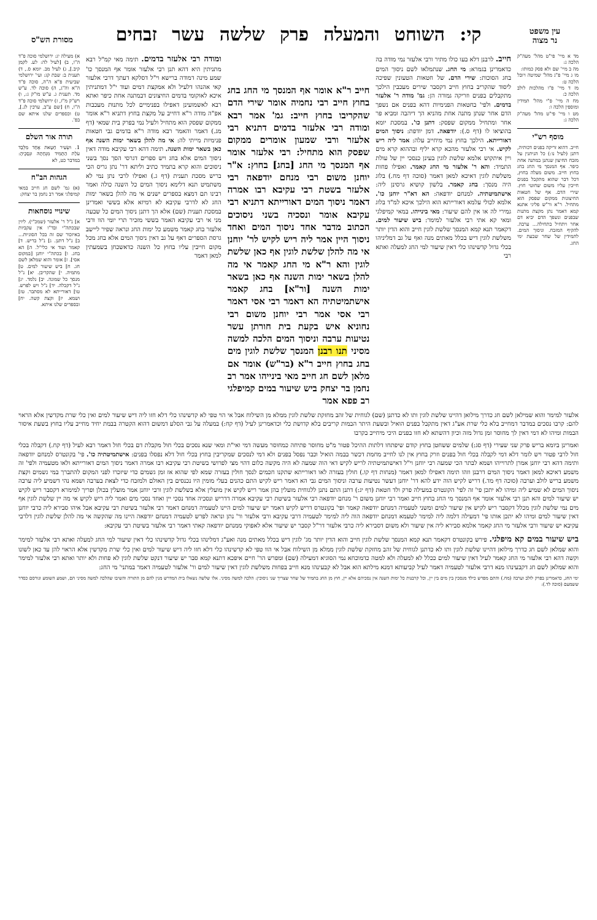עין משפט
נר מצוה
קי: השוחט והמעלה פרק שלשה עשר זבחים
מסורת הש"ס
מד א מיי' פי"ט מהל' מעה"ק הלכה ג:
מה ב מיי' שם ולא פסק כמותו:
מו ג מיי' פ"ג מהל' שמיטה ויובל הלכה ט:
מז ד מיי' פ"ו מהלכות לולב הלכה כ:
מח ה מיי' פ"י מהל' תמידין ומוספין הלכה ו:
מט ו מיי' פי"ט מהל' מעה"ק הלכה ג:
מוסף רש"י
חייב. דהוא זריקה בפנים דכותיה, דתנן (לעיל נו:) כל הניתנין על מזבח החיצון שנתנן במתנה אחת כיפר. אף המנסך מי החג בחג בחוץ חייב. משום מעלה בחוץ, דכל דבר שהוא מתקבל בפנים חייבין עליו משום שחוטי חוץ. שירי הדם. אף של חטאות החיצונות ממקום שפסק הוא מתחיל. ר"א ור"ש פליגי אתנא קמא דאמר נתן מקצת מתנות שבפנים ונשפך הדם יביא דם אחר ויתחיל בתחילה... ערבה. להקיף המזבח. וניסוך המים. לתמידין של שחר שבעת ימי החג.
חייב. לרבנן דלא בעו כולו מתיר ורבי אלעזר נמי מודה בה כדאמרינן בגמרא: מי החג. שנתמלאו לשם ניסוך המים בחג הסוכות: שירי הדם. של חטאות הטעונין שפיכה ליסוד שהקריב בחוץ חייב דקסבר שירים מעכבין הילכך מתקבלים בפנים וזריקה גמורה הן: גמ' מודה ר' אלעזר בדמים. ולפי' בחטאות הפנימיות דהא בפנים אם נשפך הדם אחר שנתן מתנה אחת מהניא הך דיהבה ומביא פר אחר ומתחיל ממקום שפסק: דתנן כו'. במסכת יומא בהוציאו לו (דף ס.): יודפאה. דמן יודפת: ניסוך המים דאורייתא. הילכך בחוץ נמי מיחייב עלה: אמר ליה ריש לקיש. אי רבי אלעזר מהכא קרא יליף ובההוא קרא מים ויין איתקוש אלמא שלשת לוגין בעינן כנסכי יין של עולת התמיד: והא ר' אלעזר מי החג קאמר. ואפילו פחות משלשת לוגין דאיכא למאן דאמר (סוכה דף מח.) בלוג היה מנסך: בחג קאמר. בלשון קושיא גרסינן ליה: אישתמיטתיה. למנחם יודפאה: הא דא"ר יוחנן כו'. אלמא לכולי עלמא דאורייתא הוא הילכך איכא למ"ד בלוג גמירי לה או אין להם שיעור: מאי בינייהו. במאי קמיפלגי ומאי קא אתי רבי אלעזר למימר: ביש שיעור למים. דקאמר תנא קמא המנסך שלשת לוגין חייב והוא הדין יותר משלשת לוגין דיש בכלל מאתים מנה ואף על גב דמליניהו בכלי גדול קדשינהו כלי דאין שיעור למי החג למעלה ואתא רבי
חייב ר"א אומר אף המנסך מי החג בחג בחוץ חייב רבי נחמיה אומר שירי הדם שהקריבו בחוץ חייב: גמ' אמר רבא ומודה רבי אלעזר בדמים דתניא רבי אלעזר ורבי שמעון אומרים ממקום שפסק הוא מתחיל: רבי אלעזר אומר אף המנסך מי החג [בחג] בחוץ: א"ר יוחנן משום רבי מנחם יודפאה רבי אלעזר בשטת רבי עקיבא רבו אמרה דאמר ניסוך המים דאורייתא דתניא רבי עקיבא אומר ונסכיה בשני ניסוכים הכתוב מדבר אחד ניסוך המים ואחד ניסוך היין אמר ליה ריש לקיש לר' יוחנן אי מה להלן שלשת לוגין אף כאן שלשת לוגין והא ר"א מי החג קאמר אי מה להלן בשאר ימות השנה אף כאן בשאר ימות השנה [ור"א] בחג קאמר אישתמיטתיה הא דאמר רבי אסי דאמר רבי אסי אמר רבי יוחנן משום רבי נחוניא איש בקעת בית חורתן עשר נטיעות ערבה וניסוך המים הלכה למשה מסיני תנו רבנן המנסך שלשת לוגין מים בחג בחוץ חייב ר"א (בר"ש) אומר אם מלאן לשם חג חייב מאי בינייהו אמר רב נחמן בר יצחק ביש שיעור במים קמיפלגי רב פפא אמר
ומודה רבי אלעזר בדמים. תימה מאי קמ"ל רבא מתניתין היא דהא תנן רבי אלעזר אומר אף המנסך כו' שמע מינה דמודה ברישא וי"ל דסלקא דעתך דרבי אלעזר קאי אהנהו דלעיל ולא אמקצת דמים ועוד י"ל דמתניתין איכא לאוקומי בדמים החיצונים דבמתנה אחת כיפר ואתא רבא לאשמועינן דאפילו בפנימיים לכל מתנות מעכבות אפ"ה מודה ר"א דחייב על מקצת בחוץ דתניא ר"א אומר ממקום שפסק הוא מתחיל ולעיל נמי בפרק בית שמאי (דף מג.) דאמר והאמר רבא מודה ר"א בדמים גבי חטאות פנימיות מייתי לה: אי מה להלן בשאר ימות השנה אף כאן בשאר ימות השנה. תימה דהא רבי עקיבא מודה דאין ניסוך המים אלא בחג ויש ספרים דגרסי הסך נסך בשני ניסוכים והוא קרא בתמיד כתיב וליתא דר' נתן גריס הכי בריש מסכת תענית (דף ג.) ואפילו לרבי נתן נמי לא משתמיט תנא דלימא ניסוך המים כל השנה כולה ואמר רבינו תם דמצא בספרים ישנים אי מה להלן בשאר ימות החג לא לדרבי עקיבא לא רמיזא אלא בששי ואמרינן במסכת תענית (שם) אלא הך דתנן ניסוך המים כל שבעה מני אי רבי עקיבא האמר בששי מזכיר תרי יומי הוו ורבי אלעזר בחג קאמר משמע כל ימות החג ונראה שפיר ליישב גרסת הספרים דאף על גב דאין ניסוך המים אלא בחג מכל מקום חייבין עליו בחוץ כל השנה כדאשכחן בשמעתין למאן דאמר
א) מעילה יג: ירושלמי סוכה פ"ד ה"ו, ב) [לעיל לה: לע. לקמן קיב.], ג) לעיל מב. יומא ס., ד) תענית ב: שבת קג: ועי' ירושלמי שביעית פ"א ה"ה, סוכה פ"ד ה"א וה"ג, ה) סוכה לד. ע"ש מד. תענית ג. ע"ש מו"ק ג:, ו) רש"ק מ"ז, ז) ירושלמי סוכה פ"ד ה"ו, ח) [שם ע"ב, ערכין לג.], ט) וכספרים שלנו איתא שם בפ'.
תורה אור השלם
1. וּשְׂעִיר חַטָּאת אֶחָד מִלְּבַד עֹלַת הַתָּמִיד מִנְחָתָהּ וּנְסָכֶיהָ: במדבר כט, לא
הגהות הב"ח
(א) גמ' לשם חג חייב במאי קמיפלגי אמר רב נחמן בר יצחק:
שינויי נוסחאות
א] נ"ל ר' אלעזר (שמכ"י). ליוין שבכתה"י ובד"ו אין עקביות באיזכור שם זה בכל הסוגיות... ב] נ"ל דתנן. ג] נ"ל בריש. ד] קאמר ועוד אי כלי"ל. ה] הא בחג. ו] בכתה"י יוחנן [במקום אסי]. ז] אומר והוא שמלאן לשם חג. ח] ביש שיעור למים. ט] מתמיה. י] שהקריבן. יא] נ"ל מנסך כל שמונה. יב] נלמד. יג] נ"ל דקבלה. יד] נ"ל ויש לפרש. טו] דאורייתא לא מסתבר. טז] ושמא. יז] וקצת קשה. יח] ובספרים שלנו איתא.
אלעזר למימר והוא שמילאן לשם חג כדרך מילואן דהיינו שלשת לוגין ותו לא כדתנן (שם) לגוחית של זהב מחזקת שלשת לוגין ממלא מן השילוח אבל אי הוי טפי לא קדשינהו כלי דלא חזו ליה דיש שיעור למים ואין כלי שרת מקדשין אלא הראוי להם: קרבו נסכים במדבר דמחייב בלא כלי שרת אע"ג דאין מתקבל בפנים הואיל ובשעת היתר הבמות קריבים בלא קדושת כלי וכדאמרינן לעיל (דף קח:) במעלה על גבי הסלע דמשום דהוא הקטרה בבמת יחיד מחייב עליו בחוץ בשעת איסור הבמות ומיהו לא דמי דאין לך מחוסר זמן גדול מזה וכיון דהשתא לא חזו בפנים היכי מיחייב בקרבו
ואמרינן ביומא בריש פרק שני שעירי (דף סג:) שלמים ששחטן בחוץ קודם שיפתחו דלתות ההיכל פטור מ"ט מחוסר פתיחה כמחוסר מעשה דמי ואי"ת ומאי שנא נסכים בכלי חול מקבלת דם בכלי חול דאמר רבא לעיל (דף קח.) דקבלה בכלי חול לרבי פטור ויש לומר דלא דמי לקבלה בכלי חול בפנים וזרק בחוץ אין לנו לחייב מחמת דכשר בבמה הואיל וכבר נפסל בפנים ולא דמי לנסכים שמקריבין בחוץ בכלי חול דלא נפסלו בפנים: אישתמיטתיה כו'. פי' בקונטרס למנחם יודפאה ותימה דהא רבי יוחנן אמרן לתרוייהו ושמא לבתר הכי שמעה רבי יוחנן וי"ל דאישתמיטתיה לריש לקיש דאי הוה שמעה לא היה מקשה כלום דהוי מצי לפרושי בשיטת רבי עקיבא רבו אמרה דאמר ניסוך המים דאורייתא ולאו מטעמיה ולפי' זה משמע דאיכא למאן דאמר ניסוך המים דרבנן וזהו תימה דאפילו למאן דאמר (מנחות דף קו.) חולין בעזרה לאו דאורייתא שתקנו חכמים לנסך חולין בעזרה שמא לפי שהוא אז זמן גשמים כדי שיזכרו לפני המקום להתברך במי גשמים וקצת משמע בריש לולב וערבה (סוכה דף מד.) דריש לקיש הוה ידע להא דר' יוחנן דעשר נטיעות ערבה וניסוך המים גבי הא דאמר ריש לקיש התם כהנים בעלי מומין היו נכנסים בין האולם ולמזבח כדי לצאת בערבה ושמא נהי דשמיע ליה ערבה ניסוך המים לא שמיע ליה ומיהו לא יתכן פי' זה לפי' הקונטרס במעילה פרק ולד חטאת (דף יג:) דתנן התם נתנן ללגוחית מועלין בהן אמר ריש לקיש אין מועלין אלא בשלשת לוגין ורבי יוחנן אמר מועלין בכולן ופריך למימרא דקסבר ריש לקיש יש שיעור למים והא תנן רבי אלעזר אומר אף המנסך מי החג בחוץ חייב ואמר רבי יוחנן משום ר' מנחם יודפאה רבי אלעזר בשיטת רבי עקיבא אמרה דדריש ונסכיה אחד נסכי יין ואחד נסכי מים ואמר ליה ריש לקיש אי מה יין שלשת לוגין אף מים נמי שלשת לוגין מכלל דקסבר ריש לקיש אין שיעור למים ומשני לטעמיה דמנחם יודפאה קאמר ופי' בקונטרס דריש לקיש דאמר יש שיעור למים היינו לטעמיה דמנחם דאמר רבי אלעזר בשיטת רבי עקיבא אבל איהו סבירא ליה כרבי יוחנן דאין שיעור למים ומיהו לא יתכן אותו פי' דמעילה דלמה ליה למימר לטעמא דמנחם יודפאה הוה ליה למימר לטעמיה דרבי עקיבא ורבי אלעזר ור' נתן ונראה לפרש לטעמיה דמנחם יודפאה היינו מה שהקשה אי מה להלן שלשת לוגין דלרבי עקיבא יש שיעור ורבי אלעזר מי החג קאמר אלמא סבירא ליה אין שיעור ולא משום דסבירא ליה כרבי אלעזר דר"ל קסבר יש שיעור אלא לאפוקי ממנחם יודפאה קאתי דאמר רבי אלעזר בשיטת רבי עקיבא:
ביש שיעור במים קא מיפלגי. פירש בקונטרס דקאמר תנא קמא המנסך שלשת לוגין חייב והוא הדין יותר מג' לוגין דיש בכלל מאתים מנה ואע"ג דמלינהו בכלי גדול קדשינהו כלי דאין שיעור למי החג למעלה ואתא רבי אלעזר למימר והוא שמלאן לשם חג כדרך מילואן דהיינו שלשת לוגין ותו לא כדתנן לגוחית של זהב מחזקת שלשת לוגין ממלא מן השילוח אבל אי הוו טפי לא קדשינהו כלי דלא חזו ליה דיש שיעור למים ואין כלי שרת מקדשין אלא הראוי להן עד כאן לשונו וקשה דהא רבי אלעזר מי החג קאמר לעיל דאין שיעור למים ככלל לא למעלה ולא למטה כדמוכחא נמי הסוגיא דמעילה (שם) ומפרש הר' חיים איפכא דתנא קמא סבר יש שיעור דנקט שלשת לוגין לא פחות ולא יותר ואתא רבי אלעזר למימר והוא שמלאן לשם חג דקבעינהו מנא דרבי אלעזר לטעמיה דאמר לעיל קביעותא דמנא מילתא הוא אבל לא קבעינהו מנא חייב בפחות משלשת לוגין דאין שיעור למים ור' אלעזר לטעמיה דאמר במתני' מי החג:
ימי החג, כדאמרינן בפרק לולב וערבה (מח.) והתם מפרש כילד מנסכין בין מים בין יין, וכל קרבנות כל ימות השנה אין נסכיהם אלא יין, חוץ מן החג בתמיד של שחר שצריך שני ניסוכין: הלכה למשה מסיני. אלו שלשה נשאלו בית המדרש מנין להם מן התורה והשיבו שהלכה למשה מסיני הם, ושמע השומע וגורסם כסדר ששמעם (סוכה לד.):